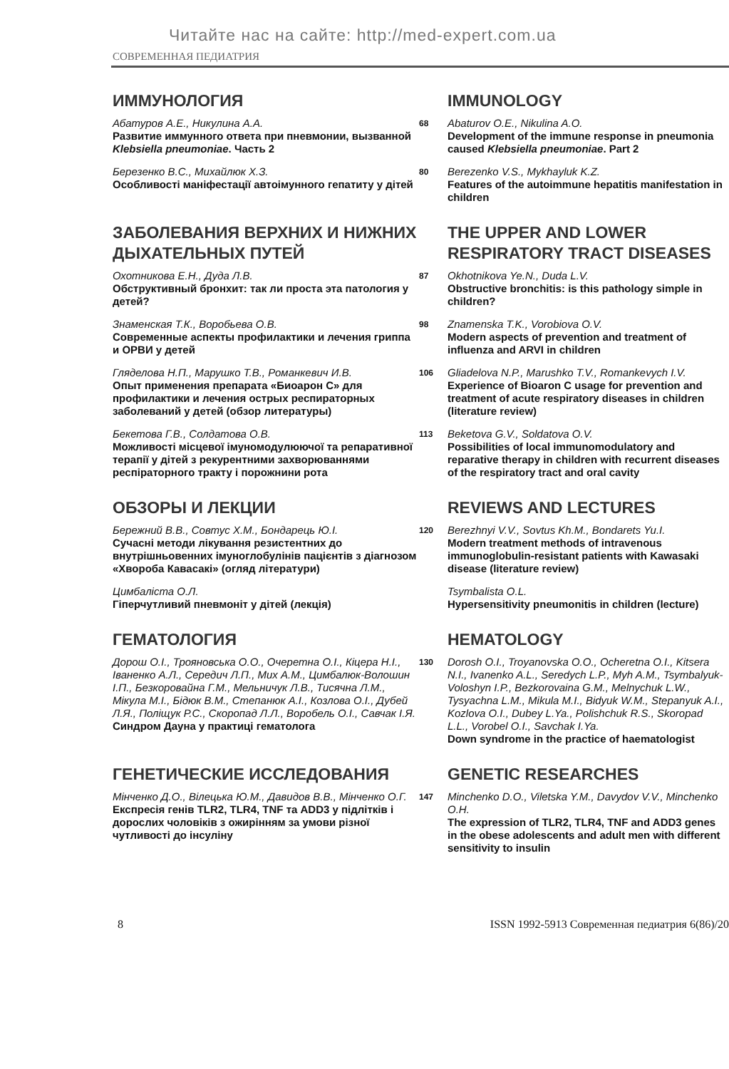Читайте нас на сайте: http://med-expert.com.ua
СОВРЕМЕННАЯ ПЕДИАТРИЯ
ИММУНОЛОГИЯ
IMMUNOLOGY
Абатуров А.Е., Никулина А.А.
Развитие иммунного ответа при пневмонии, вызванной Klebsiella pneumoniae. Часть 2
68
Abaturov O.E., Nikulina A.O.
Development of the immune response in pneumonia caused Klebsiella pneumoniae. Part 2
Березенко В.С., Михайлюк Х.З.
Особливості маніфестації автоімунного гепатиту у дітей
80
Berezenko V.S., Mykhayluk K.Z.
Features of the autoimmune hepatitis manifestation in children
ЗАБОЛЕВАНИЯ ВЕРХНИХ И НИЖНИХ ДЫХАТЕЛЬНЫХ ПУТЕЙ
THE UPPER AND LOWER RESPIRATORY TRACT DISEASES
Охотникова Е.Н., Дуда Л.В.
Обструктивный бронхит: так ли проста эта патология у детей?
87
Okhotnikova Ye.N., Duda L.V.
Obstructive bronchitis: is this pathology simple in children?
Знаменская Т.К., Воробьева О.В.
Современные аспекты профилактики и лечения гриппа и ОРВИ у детей
98
Znamenska T.K., Vorobiova O.V.
Modern aspects of prevention and treatment of influenza and ARVI in children
Гляделова Н.П., Марушко Т.В., Романкевич И.В.
Опыт применения препарата «Биоарон С» для профилактики и лечения острых респираторных заболеваний у детей (обзор литературы)
106
Gliadelova N.P., Marushko T.V., Romankevych I.V.
Experience of Bioaron C usage for prevention and treatment of acute respiratory diseases in children (literature review)
Бекетова Г.В., Солдатова О.В.
Можливості місцевої імуномодулюючої та репаративної терапії у дітей з рекурентними захворюваннями респіраторного тракту і порожнини рота
113
Beketova G.V., Soldatova O.V.
Possibilities of local immunomodulatory and reparative therapy in children with recurrent diseases of the respiratory tract and oral cavity
ОБЗОРЫ И ЛЕКЦИИ
REVIEWS AND LECTURES
Бережний В.В., Совтус Х.М., Бондарець Ю.І.
Сучасні методи лікування резистентних до внутрішньовенних імуноглобулінів пацієнтів з діагнозом «Хвороба Кавасакі» (огляд літератури)
120
Berezhnyi V.V., Sovtus Kh.M., Bondarets Yu.I.
Modern treatment methods of intravenous immunoglobulin-resistant patients with Kawasaki disease (literature review)
Цимбаліста О.Л.
Гіперчутливий пневмоніт у дітей (лекція)
Tsymbalista O.L.
Hypersensitivity pneumonitis in children (lecture)
ГЕМАТОЛОГИЯ
HEMATOLOGY
Дорош О.І., Трояновська О.О., Очеретна О.І., Кіцера Н.І., Іваненко А.Л., Середич Л.П., Мих А.М., Цимбалюк-Волошин І.П., Безкоровайна Г.М., Мельничук Л.В., Тисячна Л.М., Мікула М.І., Бідюк В.М., Степанюк А.І., Козлова О.І., Дубей Л.Я., Поліщук Р.С., Скоропад Л.Л., Воробель О.І., Савчак І.Я.
Синдром Дауна у практиці гематолога
130
Dorosh O.I., Troyanovska O.O., Ocheretna O.I., Kitsera N.I., Ivanenko A.L., Seredych L.P., Myh A.M., Tsymbalyuk-Voloshyn I.P., Bezkorovaina G.M., Melnychuk L.W., Tysyachna L.M., Mikula M.I., Bidyuk W.M., Stepanyuk A.I., Kozlova O.I., Dubey L.Ya., Polishchuk R.S., Skoropad L.L., Vorobel O.I., Savchak I.Ya.
Down syndrome in the practice of haematologist
ГЕНЕТИЧЕСКИЕ ИССЛЕДОВАНИЯ
GENETIC RESEARCHES
Мінченко Д.О., Вілецька Ю.М., Давидов В.В., Мінченко О.Г.
Експресія генів TLR2, TLR4, TNF та ADD3 у підлітків і дорослих чоловіків з ожирінням за умови різної чутливості до інсуліну
147
Minchenko D.O., Viletska Y.M., Davydov V.V., Minchenko O.H.
The expression of TLR2, TLR4, TNF and ADD3 genes in the obese adolescents and adult men with different sensitivity to insulin
8 ISSN 1992-5913 Современная педиатрия 6(86)/20